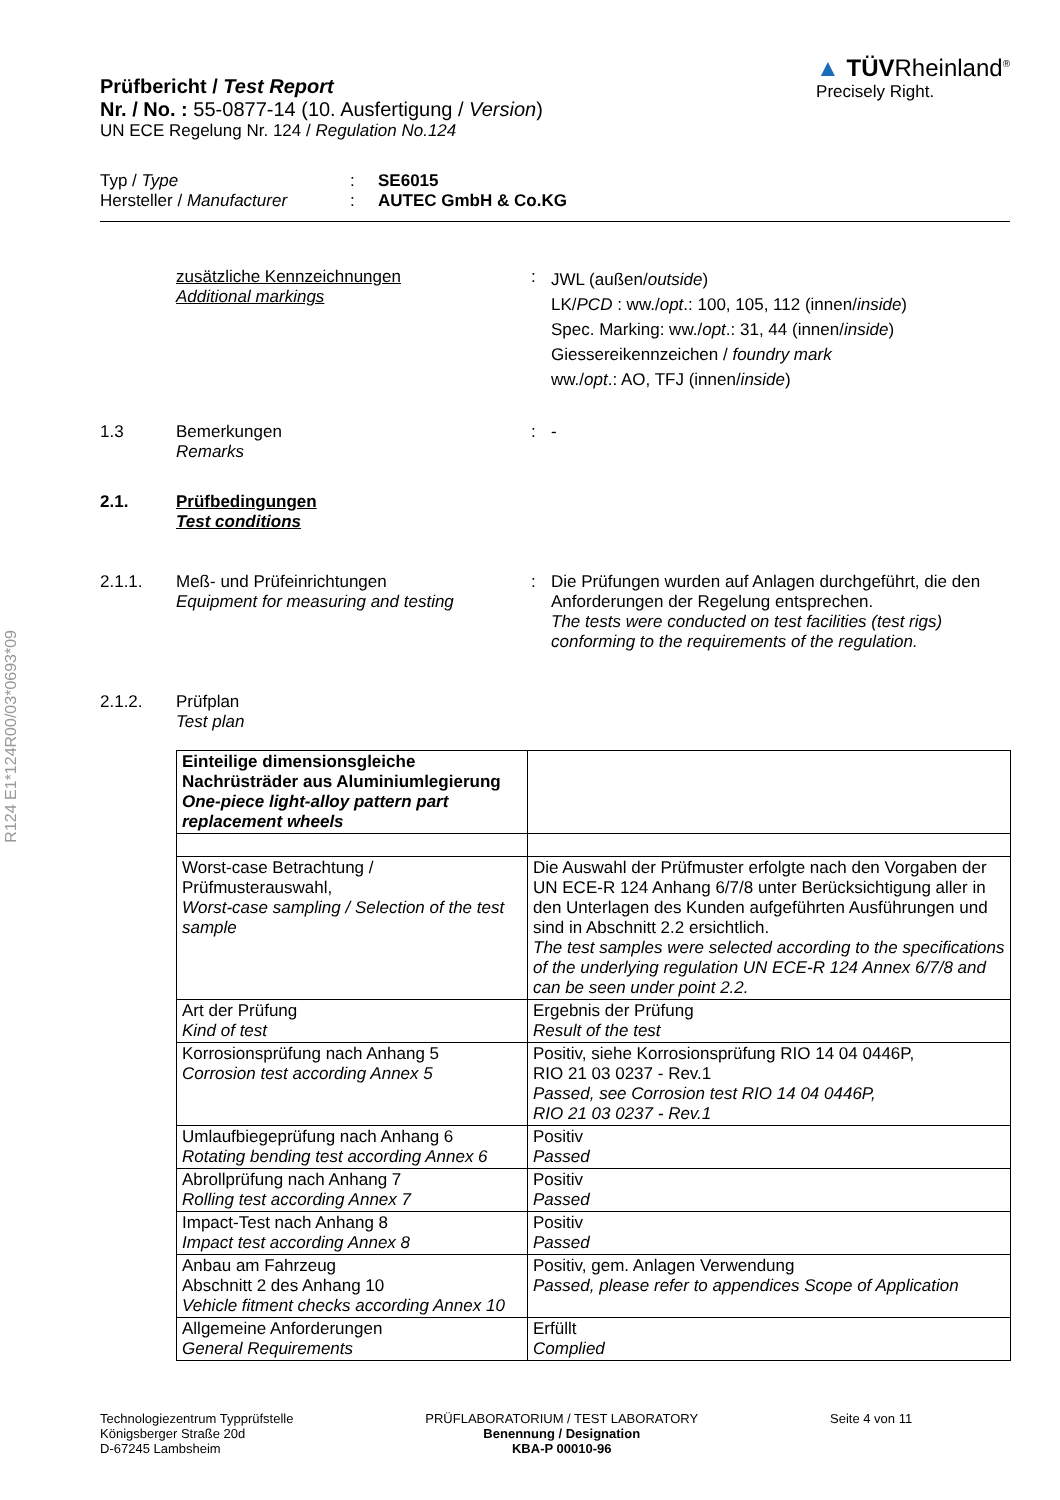R124 E1*124R00/03*0693*09
Prüfbericht / Test Report
Nr. / No. : 55-0877-14 (10. Ausfertigung / Version)
UN ECE Regelung Nr. 124 / Regulation No.124
▲ TÜVRheinland<sup>®</sup>
Precisely Right.
Typ / Type
Hersteller / Manufacturer
:
:
SE6015
AUTEC GmbH & Co.KG
zusätzliche Kennzeichnungen
Additional markings
:
JWL (außen/outside)
LK/PCD : ww./opt.: 100, 105, 112 (innen/inside)
Spec. Marking: ww./opt.: 31, 44 (innen/inside)
Giessereikennzeichen / foundry mark
ww./opt.: AO, TFJ (innen/inside)
1.3 Bemerkungen
Remarks
: -
2.1. Prüfbedingungen
Test conditions
2.1.1. Meß- und Prüfeinrichtungen
Equipment for measuring and testing
: Die Prüfungen wurden auf Anlagen durchgeführt, die den Anforderungen der Regelung entsprechen.
The tests were conducted on test facilities (test rigs) conforming to the requirements of the regulation.
2.1.2. Prüfplan
Test plan
| Einteilige dimensionsgleiche Nachrüsträder aus Aluminiumlegierung One-piece light-alloy pattern part replacement wheels | |
| Worst-case Betrachtung / Prüfmusterauswahl, Worst-case sampling / Selection of the test sample | Die Auswahl der Prüfmuster erfolgte nach den Vorgaben der UN ECE-R 124 Anhang 6/7/8 unter Berücksichtigung aller in den Unterlagen des Kunden aufgeführten Ausführungen und sind in Abschnitt 2.2 ersichtlich. The test samples were selected according to the specifications of the underlying regulation UN ECE-R 124 Annex 6/7/8 and can be seen under point 2.2. |
| Art der Prüfung Kind of test | Ergebnis der Prüfung Result of the test |
| Korrosionsprüfung nach Anhang 5 Corrosion test according Annex 5 | Positiv, siehe Korrosionsprüfung RIO 14 04 0446P, RIO 21 03 0237 - Rev.1 Passed, see Corrosion test RIO 14 04 0446P, RIO 21 03 0237 - Rev.1 |
| Umlaufbiegeprüfung nach Anhang 6 Rotating bending test according Annex 6 | Positiv Passed |
| Abrollprüfung nach Anhang 7 Rolling test according Annex 7 | Positiv Passed |
| Impact-Test nach Anhang 8 Impact test according Annex 8 | Positiv Passed |
| Anbau am Fahrzeug Abschnitt 2 des Anhang 10 Vehicle fitment checks according Annex 10 | Positiv, gem. Anlagen Verwendung Passed, please refer to appendices Scope of Application |
| Allgemeine Anforderungen General Requirements | Erfüllt Complied |
Technologiezentrum Typprüfstelle
Königsberger Straße 20d
D-67245 Lambsheim
PRÜFLABORATORIUM / TEST LABORATORY
Benennung / Designation
KBA-P 00010-96
Seite 4 von 11